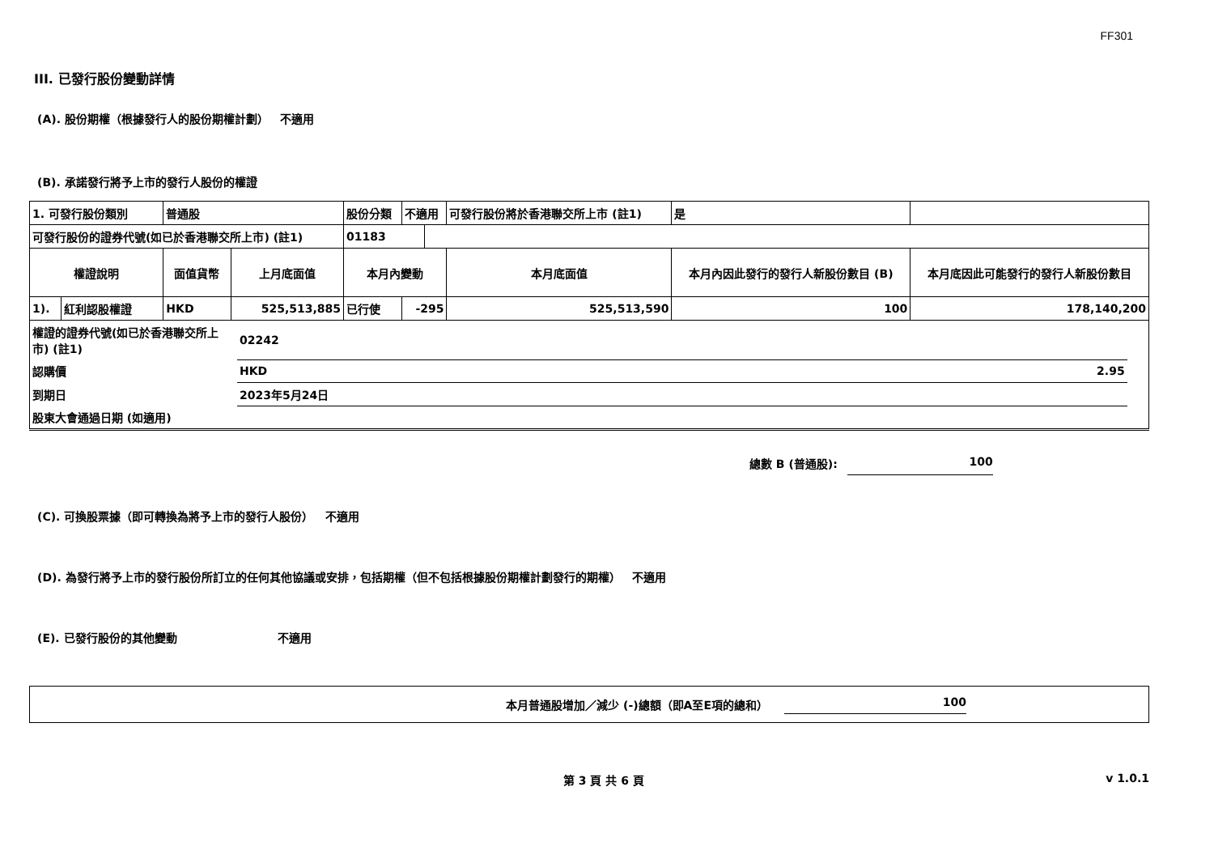FF301
III. 已發行股份變動詳情
(A). 股份期權（根據發行人的股份期權計劃） 不適用
(B). 承諾發行將予上市的發行人股份的權證
| 1. 可發行股份類別 | | 普通股 | | 股份分類 | 不適用 | | 可發行股份將於香港聯交所上市 (註1) | | 是 | |
| 可發行股份的證券代號(如已於香港聯交所上市) (註1) | | | | 01183 | | | | | | |
| 權證說明 | | 面值貨幣 | 上月底面值 | 本月內變動 | | | 本月底面值 | 本月內因此發行的發行人新股份數目 (B) | | 本月底因此可能發行的發行人新股份數目 |
| 1). | 紅利認股權證 | HKD | 525,513,885 | 已行使 | -295 | | 525,513,590 | 100 | | 178,140,200 |
| 權證的證券代號(如已於香港聯交所上市) (註1) | 02242 | | |
| 認購價 | HKD | 2.95 | |
| 到期日 | 2023年5月24日 | | |
| 股東大會通過日期 (如適用) | | | |
總數 B (普通股): 100
(C). 可換股票據（即可轉換為將予上市的發行人股份） 不適用
(D). 為發行將予上市的發行股份所訂立的任何其他協議或安排，包括期權（但不包括根據股份期權計劃發行的期權） 不適用
(E). 已發行股份的其他變動 不適用
本月普通股增加／減少 (-)總額（即A至E項的總和） 100
第 3 頁 共 6 頁 v 1.0.1